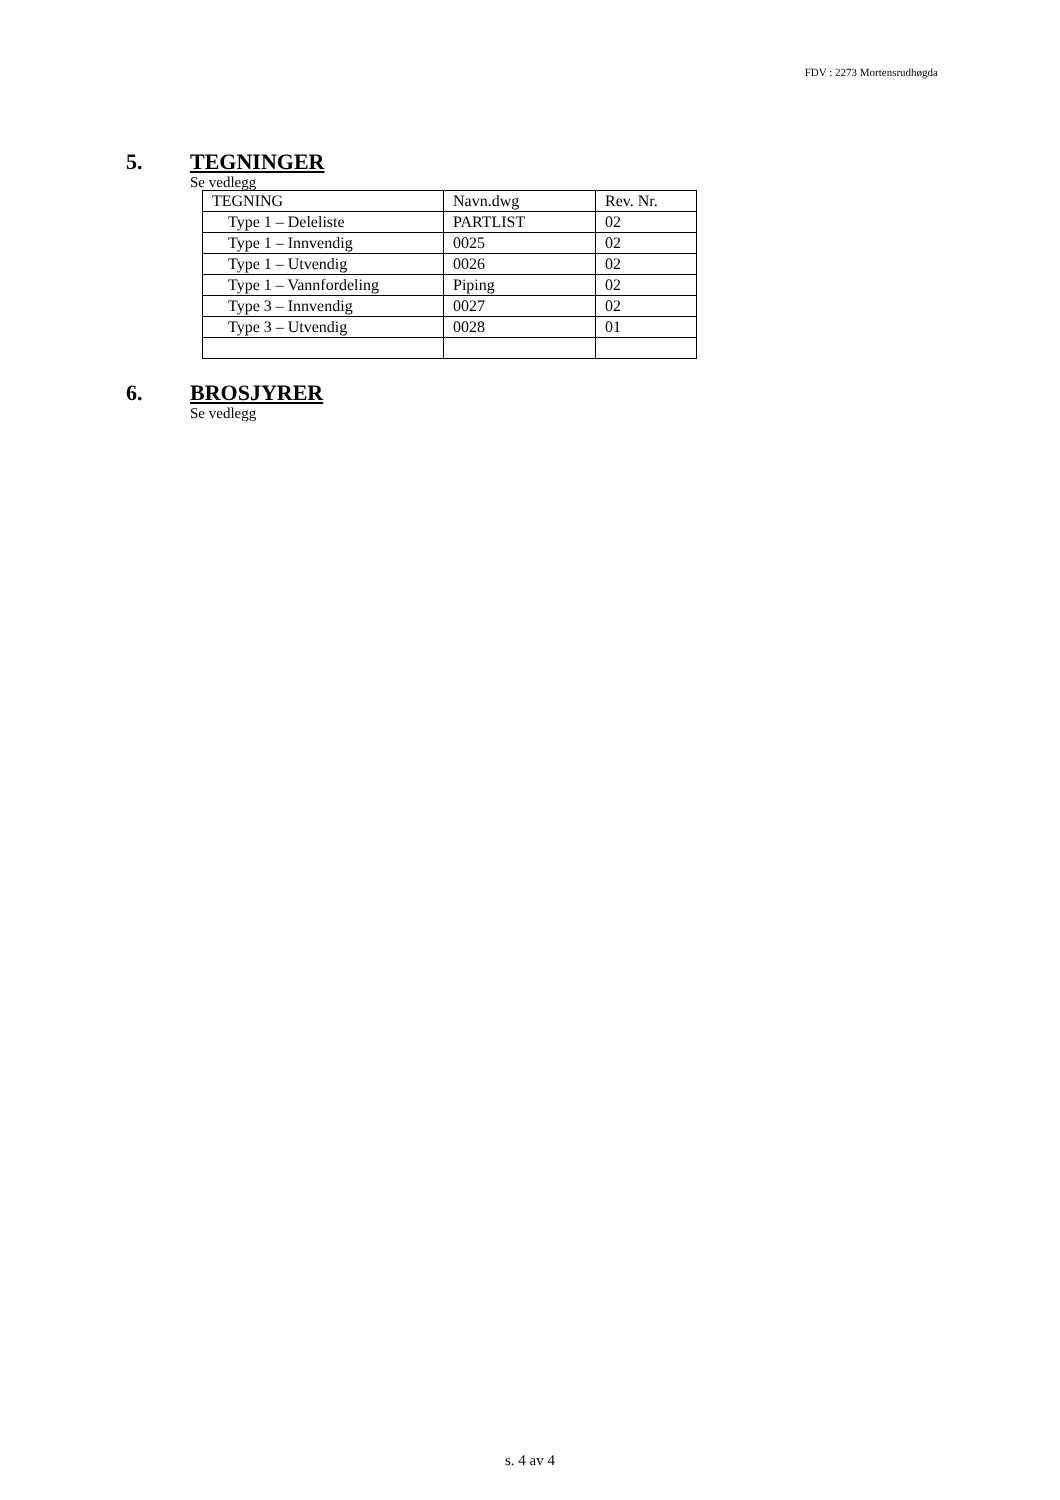FDV : 2273 Mortensrudhøgda
5. TEGNINGER
Se vedlegg
| TEGNING | Navn.dwg | Rev. Nr. |
| Type 1 – Deleliste | PARTLIST | 02 |
| Type 1 – Innvendig | 0025 | 02 |
| Type 1 – Utvendig | 0026 | 02 |
| Type 1 – Vannfordeling | Piping | 02 |
| Type 3 – Innvendig | 0027 | 02 |
| Type 3 – Utvendig | 0028 | 01 |
6. BROSJYRER
Se vedlegg
s. 4 av 4